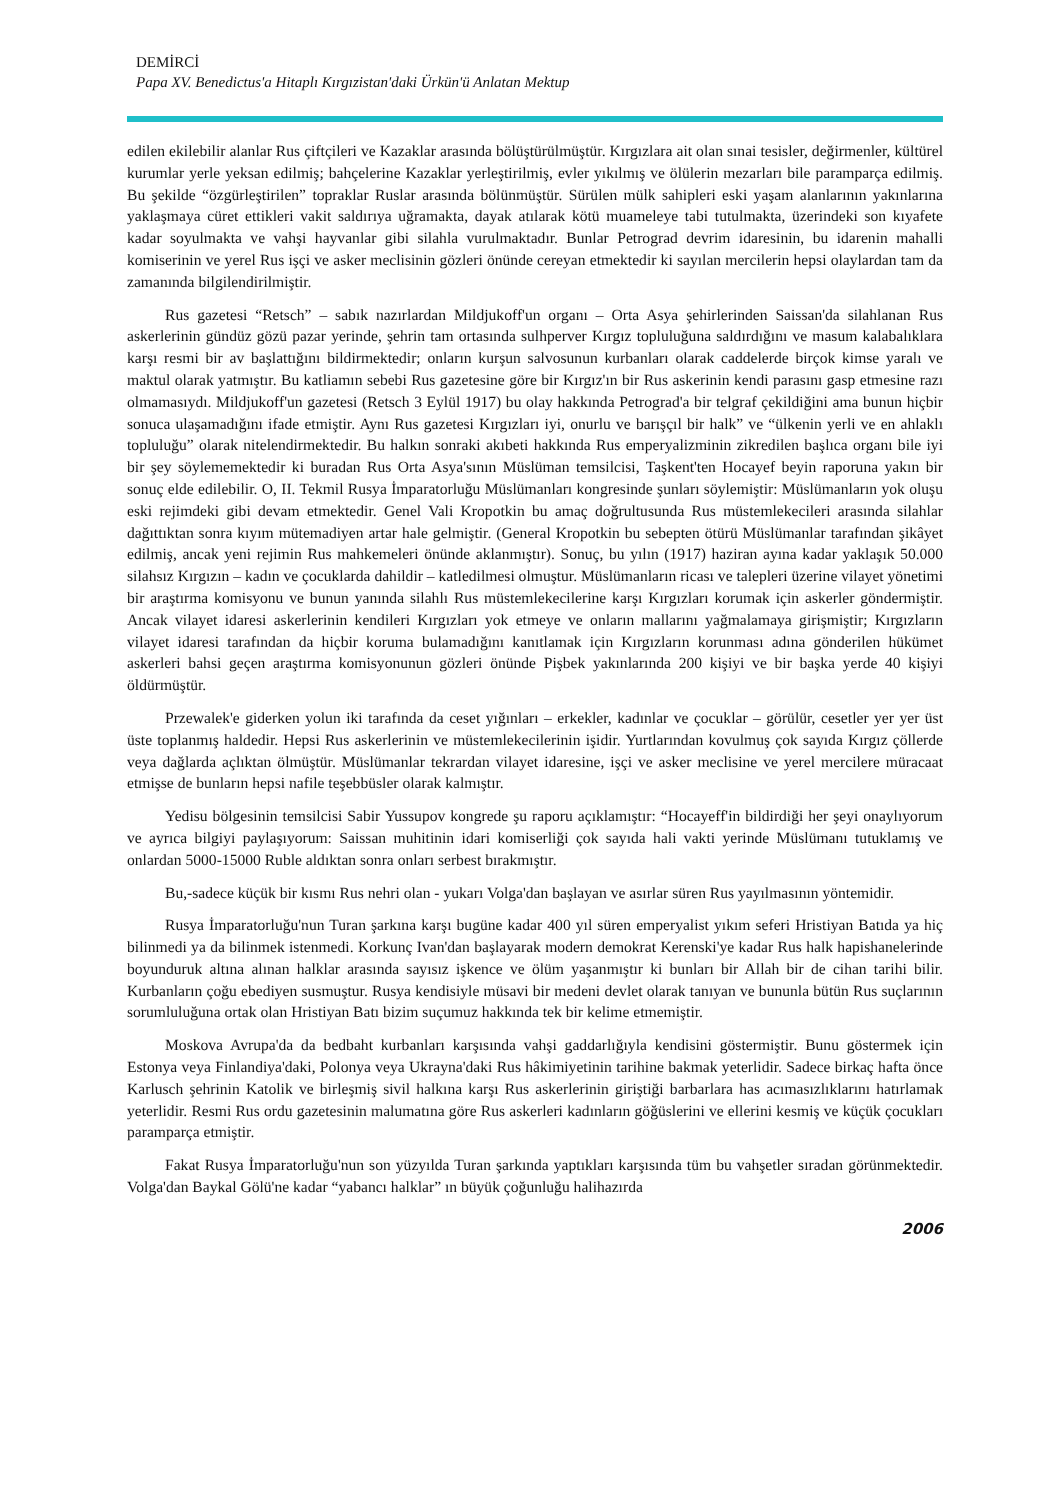DEMİRCİ
Papa XV. Benedictus'a Hitaplı Kırgızistan'daki Ürkün'ü Anlatan Mektup
edilen ekilebilir alanlar Rus çiftçileri ve Kazaklar arasında bölüştürülmüştür. Kırgızlara ait olan sınai tesisler, değirmenler, kültürel kurumlar yerle yeksan edilmiş; bahçelerine Kazaklar yerleştirilmiş, evler yıkılmış ve ölülerin mezarları bile paramparça edilmiş. Bu şekilde “özgürleştirilen” topraklar Ruslar arasında bölünmüştür. Sürülen mülk sahipleri eski yaşam alanlarının yakınlarına yaklaşmaya cüret ettikleri vakit saldırıya uğramakta, dayak atılarak kötü muameleye tabi tutulmakta, üzerindeki son kıyafete kadar soyulmakta ve vahşi hayvanlar gibi silahla vurulmaktadır. Bunlar Petrograd devrim idaresinin, bu idarenin mahalli komiserinin ve yerel Rus işçi ve asker meclisinin gözleri önünde cereyan etmektedir ki sayılan mercilerin hepsi olaylardan tam da zamanında bilgilendirilmiştir.
Rus gazetesi “Retsch” – sabık nazırlardan Mildjukoff'un organı – Orta Asya şehirlerinden Saissan'da silahlanan Rus askerlerinin gündüz gözü pazar yerinde, şehrin tam ortasında sulhperver Kırgız topluluğuna saldırdığını ve masum kalabalıklara karşı resmi bir av başlattığını bildirmektedir; onların kurşun salvosunun kurbanları olarak caddelerde birçok kimse yaralı ve maktul olarak yatmıştır. Bu katliamın sebebi Rus gazetesine göre bir Kırgız'ın bir Rus askerinin kendi parasını gasp etmesine razı olmamasıydı. Mildjukoff'un gazetesi (Retsch 3 Eylül 1917) bu olay hakkında Petrograd'a bir telgraf çekildiğini ama bunun hiçbir sonuca ulaşamadığını ifade etmiştir. Aynı Rus gazetesi Kırgızları iyi, onurlu ve barışçıl bir halk” ve “ülkenin yerli ve en ahlaklı topluluğu” olarak nitelendirmektedir. Bu halkın sonraki akıbeti hakkında Rus emperyalizminin zikredilen başlıca organı bile iyi bir şey söylememektedir ki buradan Rus Orta Asya'sının Müslüman temsilcisi, Taşkent'ten Hocayef beyin raporuna yakın bir sonuç elde edilebilir. O, II. Tekmil Rusya İmparatorluğu Müslümanları kongresinde şunları söylemiştir: Müslümanların yok oluşu eski rejimdeki gibi devam etmektedir. Genel Vali Kropotkin bu amaç doğrultusunda Rus müstemlekecileri arasında silahlar dağıttıktan sonra kıyım mütemadiyen artar hale gelmiştir. (General Kropotkin bu sebepten ötürü Müslümanlar tarafından şikâyet edilmiş, ancak yeni rejimin Rus mahkemeleri önünde aklanmıştır). Sonuç, bu yılın (1917) haziran ayına kadar yaklaşık 50.000 silahsız Kırgızın – kadın ve çocuklarda dahildir – katledilmesi olmuştur. Müslümanların ricası ve talepleri üzerine vilayet yönetimi bir araştırma komisyonu ve bunun yanında silahlı Rus müstemlekecilerine karşı Kırgızları korumak için askerler göndermiştir. Ancak vilayet idaresi askerlerinin kendileri Kırgızları yok etmeye ve onların mallarını yağmalamaya girişmiştir; Kırgızların vilayet idaresi tarafından da hiçbir koruma bulamadığını kanıtlamak için Kırgızların korunması adına gönderilen hükümet askerleri bahsi geçen araştırma komisyonunun gözleri önünde Pişbek yakınlarında 200 kişiyi ve bir başka yerde 40 kişiyi öldürmüştür.
Przewalek'e giderken yolun iki tarafında da ceset yığınları – erkekler, kadınlar ve çocuklar – görülür, cesetler yer yer üst üste toplanmış haldedir. Hepsi Rus askerlerinin ve müstemlekecilerinin işidir. Yurtlarından kovulmuş çok sayıda Kırgız çöllerde veya dağlarda açlıktan ölmüştür. Müslümanlar tekrardan vilayet idaresine, işçi ve asker meclisine ve yerel mercilere müracaat etmişse de bunların hepsi nafile teşebbüsler olarak kalmıştır.
Yedisu bölgesinin temsilcisi Sabir Yussupov kongrede şu raporu açıklamıştır: “Hocayeff'in bildirdiği her şeyi onaylıyorum ve ayrıca bilgiyi paylaşıyorum: Saissan muhitinin idari komiserliği çok sayıda hali vakti yerinde Müslümanı tutuklamış ve onlardan 5000-15000 Ruble aldıktan sonra onları serbest bırakmıştır.
Bu,-sadece küçük bir kısmı Rus nehri olan - yukarı Volga'dan başlayan ve asırlar süren Rus yayılmasının yöntemidir.
Rusya İmparatorluğu'nun Turan şarkına karşı bugüne kadar 400 yıl süren emperyalist yıkım seferi Hristiyan Batıda ya hiç bilinmedi ya da bilinmek istenmedi. Korkunç Ivan'dan başlayarak modern demokrat Kerenski'ye kadar Rus halk hapishanelerinde boyunduruk altına alınan halklar arasında sayısız işkence ve ölüm yaşanmıştır ki bunları bir Allah bir de cihan tarihi bilir. Kurbanların çoğu ebediyen susmuştur. Rusya kendisiyle müsavi bir medeni devlet olarak tanıyan ve bununla bütün Rus suçlarının sorumluluğuna ortak olan Hristiyan Batı bizim suçumuz hakkında tek bir kelime etmemiştir.
Moskova Avrupa'da da bedbaht kurbanları karşısında vahşi gaddarlığıyla kendisini göstermiştir. Bunu göstermek için Estonya veya Finlandiya'daki, Polonya veya Ukrayna'daki Rus hâkimiyetinin tarihine bakmak yeterlidir. Sadece birkaç hafta önce Karlusch şehrinin Katolik ve birleşmiş sivil halkına karşı Rus askerlerinin giriştiği barbarlara has acımasızlıklarını hatırlamak yeterlidir. Resmi Rus ordu gazetesinin malumatına göre Rus askerleri kadınların göğüslerini ve ellerini kesmiş ve küçük çocukları paramparça etmiştir.
Fakat Rusya İmparatorluğu'nun son yüzyılda Turan şarkında yaptıkları karşısında tüm bu vahşetler sıradan görünmektedir. Volga'dan Baykal Gölü'ne kadar “yabancı halklar” ın büyük çoğunluğu halihazırda
2006